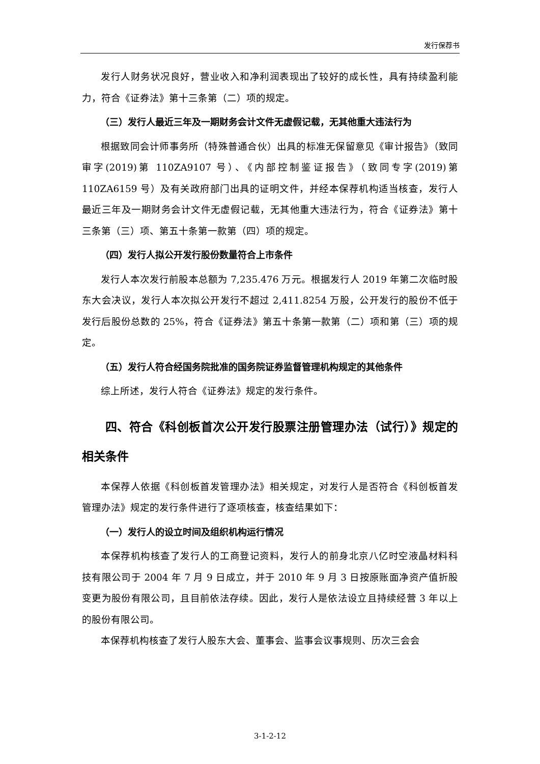发行保荐书
发行人财务状况良好，营业收入和净利润表现出了较好的成长性，具有持续盈利能力，符合《证券法》第十三条第（二）项的规定。
（三）发行人最近三年及一期财务会计文件无虚假记载，无其他重大违法行为
根据致同会计师事务所（特殊普通合伙）出具的标准无保留意见《审计报告》（致同审字(2019)第 110ZA9107 号）、《内部控制鉴证报告》（致同专字(2019)第 110ZA6159 号）及有关政府部门出具的证明文件，并经本保荐机构适当核查，发行人最近三年及一期财务会计文件无虚假记载，无其他重大违法行为，符合《证券法》第十三条第（三）项、第五十条第一款第（四）项的规定。
（四）发行人拟公开发行股份数量符合上市条件
发行人本次发行前股本总额为 7,235.476 万元。根据发行人 2019 年第二次临时股东大会决议，发行人本次拟公开发行不超过 2,411.8254 万股，公开发行的股份不低于发行后股份总数的 25%，符合《证券法》第五十条第一款第（二）项和第（三）项的规定。
（五）发行人符合经国务院批准的国务院证券监督管理机构规定的其他条件
综上所述，发行人符合《证券法》规定的发行条件。
四、符合《科创板首次公开发行股票注册管理办法（试行）》规定的相关条件
本保荐人依据《科创板首发管理办法》相关规定，对发行人是否符合《科创板首发管理办法》规定的发行条件进行了逐项核查，核查结果如下：
（一）发行人的设立时间及组织机构运行情况
本保荐机构核查了发行人的工商登记资料，发行人的前身北京八亿时空液晶材料科技有限公司于 2004 年 7 月 9 日成立，并于 2010 年 9 月 3 日按原账面净资产值折股变更为股份有限公司，且目前依法存续。因此，发行人是依法设立且持续经营 3 年以上的股份有限公司。
本保荐机构核查了发行人股东大会、董事会、监事会议事规则、历次三会会
3-1-2-12